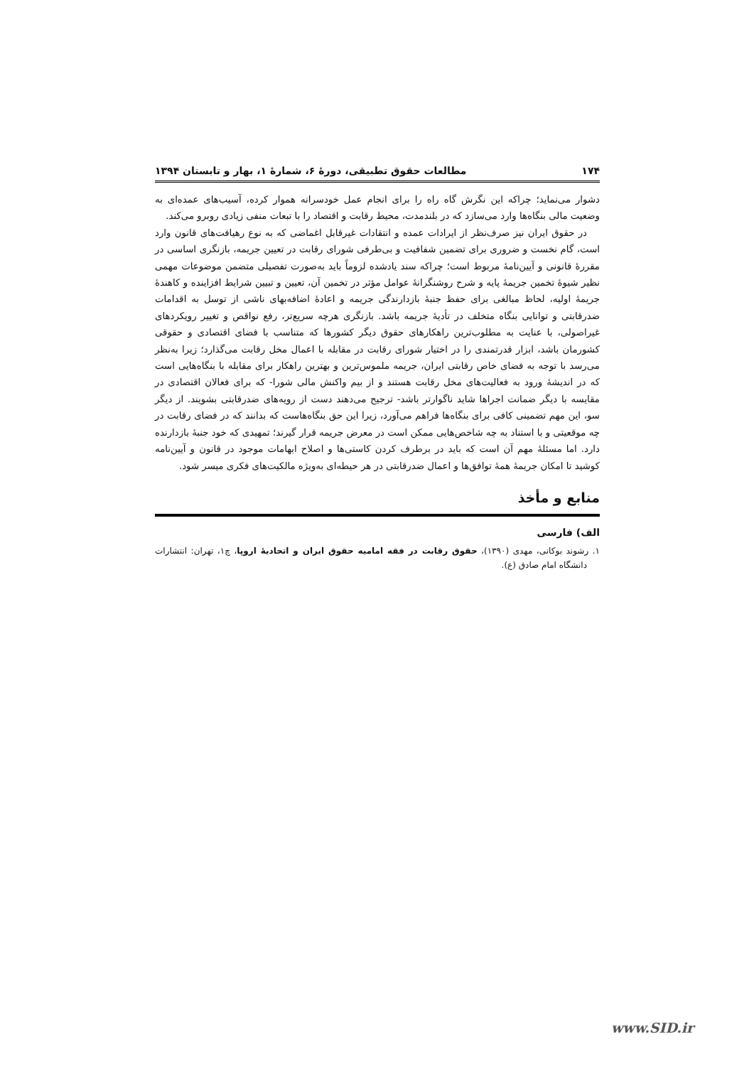۱۷۴ مطالعات حقوق تطبیقی، دورهٔ ۶، شمارهٔ ۱، بهار و تابستان ۱۳۹۴
دشوار می‌نماید؛ چراکه این نگرش گاه راه را برای انجام عمل خودسرانه هموار کرده، آسیب‌های عمده‌ای به وضعیت مالی بنگاه‌ها وارد می‌سازد که در بلندمدت، محیط رقابت و اقتصاد را با تبعات منفی زیادی روبرو می‌کند.
در حقوق ایران نیز صرف‌نظر از ایرادات عمده و انتقادات غیرقابل اغماضی که به نوع رهیافت‌های قانون وارد است، گام نخست و ضروری برای تضمین شفافیت و بی‌طرفی شورای رقابت در تعیین جریمه، بازنگری اساسی در مقررهٔ قانونی و آیین‌نامهٔ مربوط است؛ چراکه سند یادشده لزوماً باید به‌صورت تفصیلی متضمن موضوعات مهمی نظیر شیوهٔ تخمین جریمهٔ پایه و شرح روشنگرانهٔ عوامل مؤثر در تخمین آن، تعیین و تبیین شرایط افزاینده و کاهندهٔ جریمهٔ اولیه، لحاظ مبالغی برای حفظ جنبهٔ بازدارندگی جریمه و اعادهٔ اضافه‌بهای ناشی از توسل به اقدامات ضدرقابتی و توانایی بنگاه متخلف در تأدیهٔ جریمه باشد. بازنگری هرچه سریع‌تر، رفع نواقص و تغییر رویکردهای غیراصولی، با عنایت به مطلوب‌ترین راهکارهای حقوق دیگر کشورها که متناسب با فضای اقتصادی و حقوقی کشورمان باشد، ابزار قدرتمندی را در اختیار شورای رقابت در مقابله با اعمال مخل رقابت می‌گذارد؛ زیرا به‌نظر می‌رسد با توجه به فضای خاص رقابتی ایران، جریمه ملموس‌ترین و بهترین راهکار برای مقابله با بنگاه‌هایی است که در اندیشهٔ ورود به فعالیت‌های مخل رقابت هستند و از بیم واکنش مالی شورا- که برای فعالان اقتصادی در مقایسه با دیگر ضمانت اجراها شاید ناگوارتر باشد- ترجیح می‌دهند دست از رویه‌های ضدرقابتی بشویند. از دیگر سو، این مهم تضمینی کافی برای بنگاه‌ها فراهم می‌آورد، زیرا این حق بنگاه‌هاست که بدانند که در فضای رقابت در چه موقعیتی و با استناد به چه شاخص‌هایی ممکن است در معرض جریمه قرار گیرند؛ تمهیدی که خود جنبهٔ بازدارنده دارد. اما مسئلهٔ مهم آن است که باید در برطرف کردن کاستی‌ها و اصلاح ابهامات موجود در قانون و آیین‌نامه کوشید تا امکان جریمهٔ همهٔ توافق‌ها و اعمال ضدرقابتی در هر حیطه‌ای به‌ویژه مالکیت‌های فکری میسر شود.
منابع و مأخذ
الف) فارسی
۱. رشوند بوکانی، مهدی (۱۳۹۰)، حقوق رقابت در فقه امامیه حقوق ایران و اتحادیهٔ اروپا، چ۱، تهران: انتشارات دانشگاه امام صادق (ع).
www.SID.ir